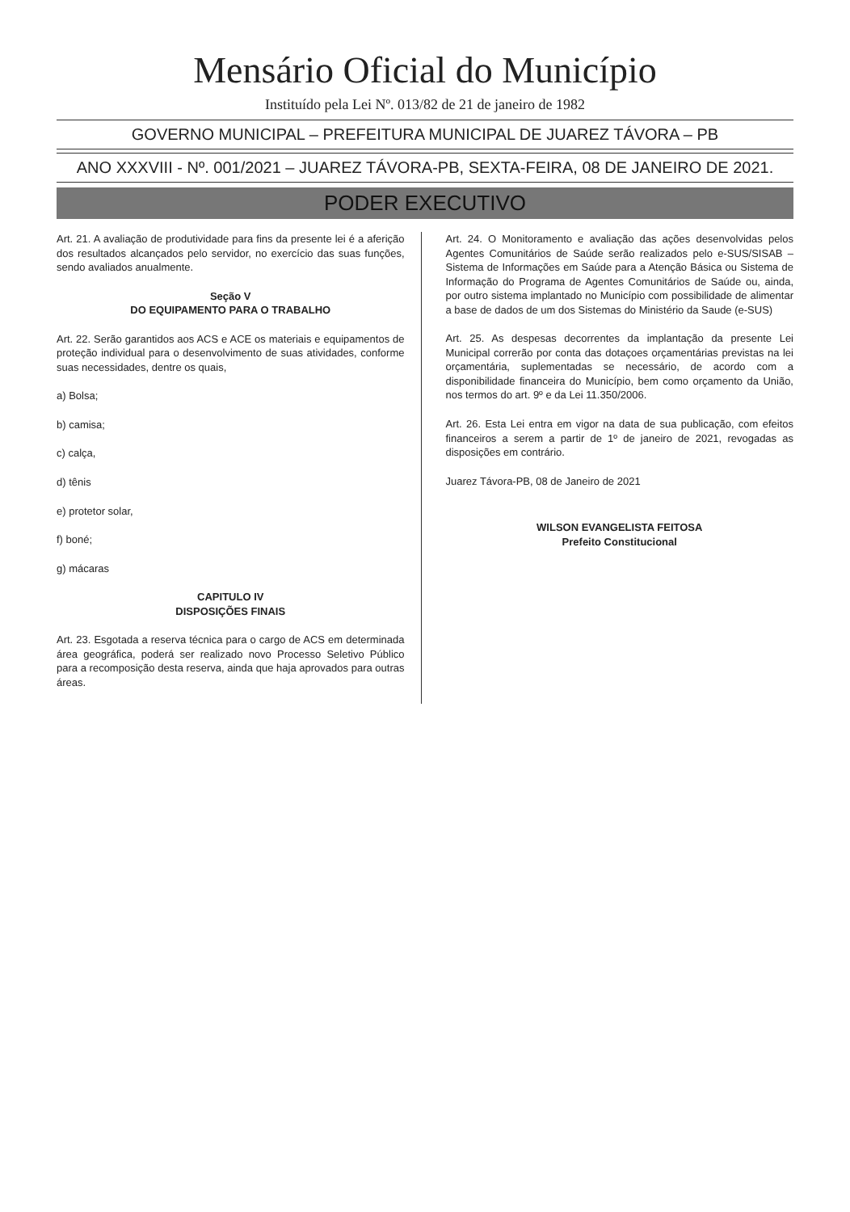Mensário Oficial do Município
Instituído pela Lei Nº. 013/82 de 21 de janeiro de 1982
GOVERNO MUNICIPAL – PREFEITURA MUNICIPAL DE JUAREZ TÁVORA – PB
ANO XXXVIII - Nº. 001/2021 – JUAREZ TÁVORA-PB, SEXTA-FEIRA, 08 DE JANEIRO DE 2021.
PODER EXECUTIVO
Art. 21. A avaliação de produtividade para fins da presente lei é a aferição dos resultados alcançados pelo servidor, no exercício das suas funções, sendo avaliados anualmente.
Seção V
DO EQUIPAMENTO PARA O TRABALHO
Art. 22. Serão garantidos aos ACS e ACE os materiais e equipamentos de proteção individual para o desenvolvimento de suas atividades, conforme suas necessidades, dentre os quais,
a) Bolsa;
b) camisa;
c) calça,
d) tênis
e) protetor solar,
f) boné;
g) mácaras
CAPITULO IV
DISPOSIÇÕES FINAIS
Art. 23. Esgotada a reserva técnica para o cargo de ACS em determinada área geográfica, poderá ser realizado novo Processo Seletivo Público para a recomposição desta reserva, ainda que haja aprovados para outras áreas.
Art. 24. O Monitoramento e avaliação das ações desenvolvidas pelos Agentes Comunitários de Saúde serão realizados pelo e-SUS/SISAB – Sistema de Informações em Saúde para a Atenção Básica ou Sistema de Informação do Programa de Agentes Comunitários de Saúde ou, ainda, por outro sistema implantado no Município com possibilidade de alimentar a base de dados de um dos Sistemas do Ministério da Saude (e-SUS)
Art. 25. As despesas decorrentes da implantação da presente Lei Municipal correrão por conta das dotaçoes orçamentárias previstas na lei orçamentária, suplementadas se necessário, de acordo com a disponibilidade financeira do Município, bem como orçamento da União, nos termos do art. 9º e da Lei 11.350/2006.
Art. 26. Esta Lei entra em vigor na data de sua publicação, com efeitos financeiros a serem a partir de 1º de janeiro de 2021, revogadas as disposições em contrário.
Juarez Távora-PB, 08 de Janeiro de 2021
WILSON EVANGELISTA FEITOSA
Prefeito Constitucional